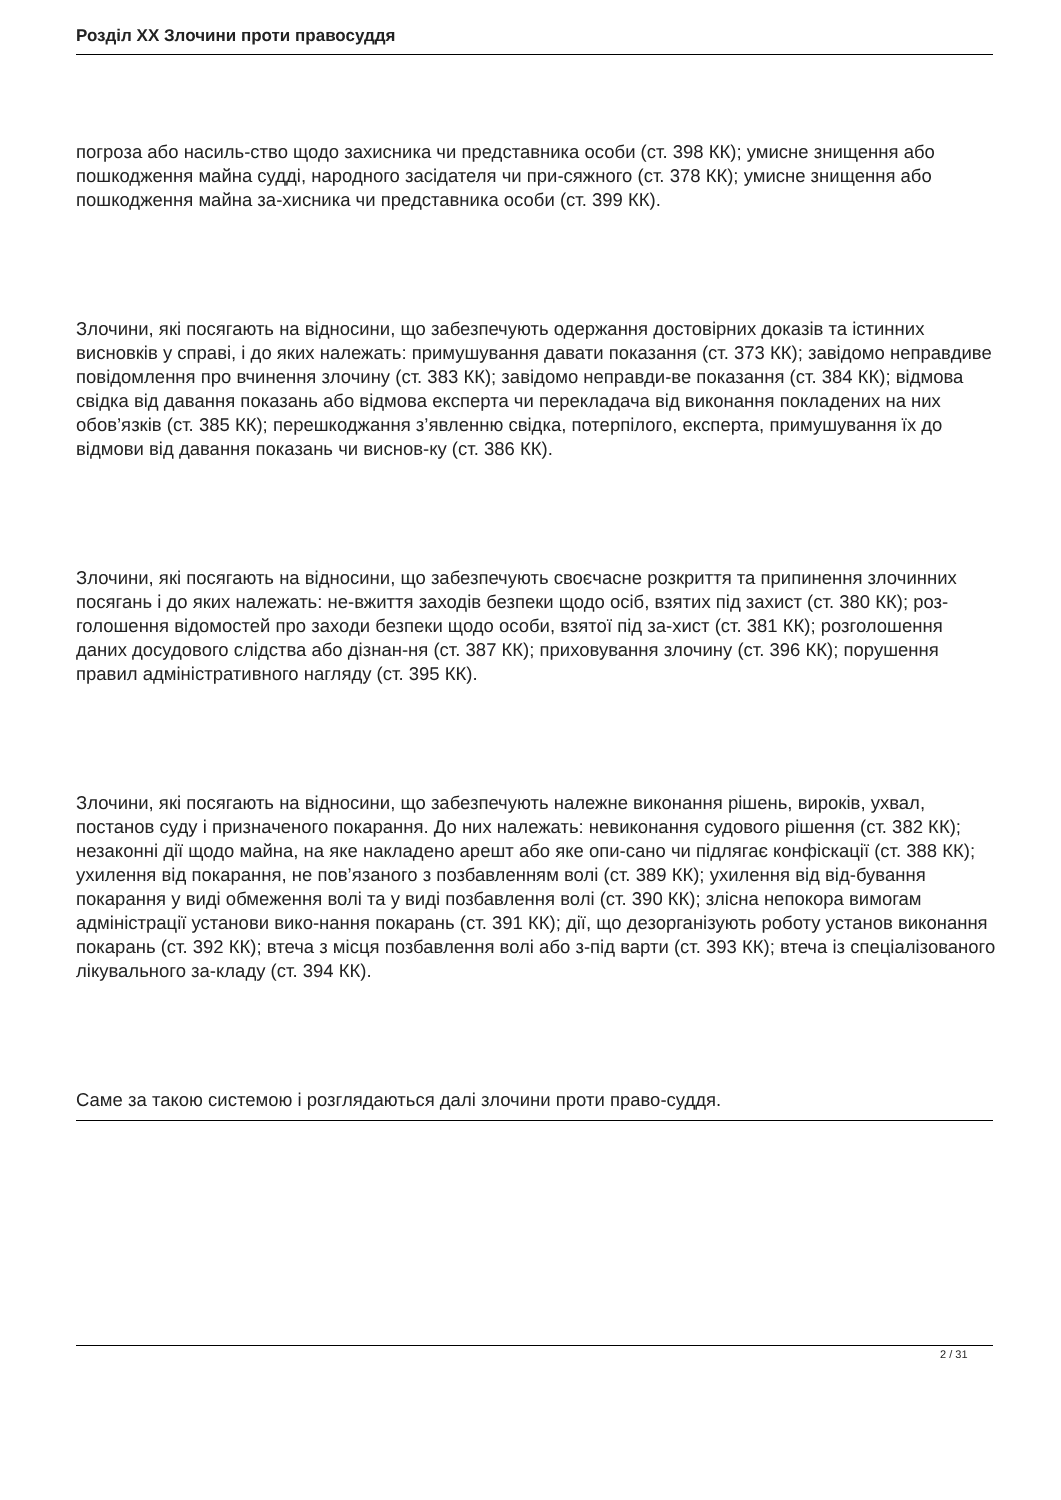Розділ XX Злочини проти правосуддя
погроза або насиль-ство щодо захисника чи представника особи (ст. 398 КК); умисне знищення або пошкодження майна судді, народного засідателя чи при-сяжного (ст. 378 КК); умисне знищення або пошкодження майна за-хисника чи представника особи (ст. 399 КК).
Злочини, які посягають на відносини, що забезпечують одержання достовірних доказів та істинних висновків у справі, і до яких належать: примушування давати показання (ст. 373 КК); завідомо неправдиве повідомлення про вчинення злочину (ст. 383 КК); завідомо неправди-ве показання (ст. 384 КК); відмова свідка від давання показань або відмова експерта чи перекладача від виконання покладених на них обов’язків (ст. 385 КК); перешкоджання з’явленню свідка, потерпілого, експерта, примушування їх до відмови від давання показань чи виснов-ку (ст. 386 КК).
Злочини, які посягають на відносини, що забезпечують своєчасне розкриття та припинення злочинних посягань і до яких належать: не-вжиття заходів безпеки щодо осіб, взятих під захист (ст. 380 КК); роз-голошення відомостей про заходи безпеки щодо особи, взятої під за-хист (ст. 381 КК); розголошення даних досудового слідства або дізнан-ня (ст. 387 КК); приховування злочину (ст. 396 КК); порушення правил адміністративного нагляду (ст. 395 КК).
Злочини, які посягають на відносини, що забезпечують належне виконання рішень, вироків, ухвал, постанов суду і призначеного покарання. До них належать: невиконання судового рішення (ст. 382 КК); незаконні дії щодо майна, на яке накладено арешт або яке опи-сано чи підлягає конфіскації (ст. 388 КК); ухилення від покарання, не пов’язаного з позбавленням волі (ст. 389 КК); ухилення від від-бування покарання у виді обмеження волі та у виді позбавлення волі (ст. 390 КК); злісна непокора вимогам адміністрації установи вико-нання покарань (ст. 391 КК); дії, що дезорганізують роботу установ виконання покарань (ст. 392 КК); втеча з місця позбавлення волі або з-під варти (ст. 393 КК); втеча із спеціалізованого лікувального за-кладу (ст. 394 КК).
Саме за такою системою і розглядаються далі злочини проти право-суддя.
2 / 31